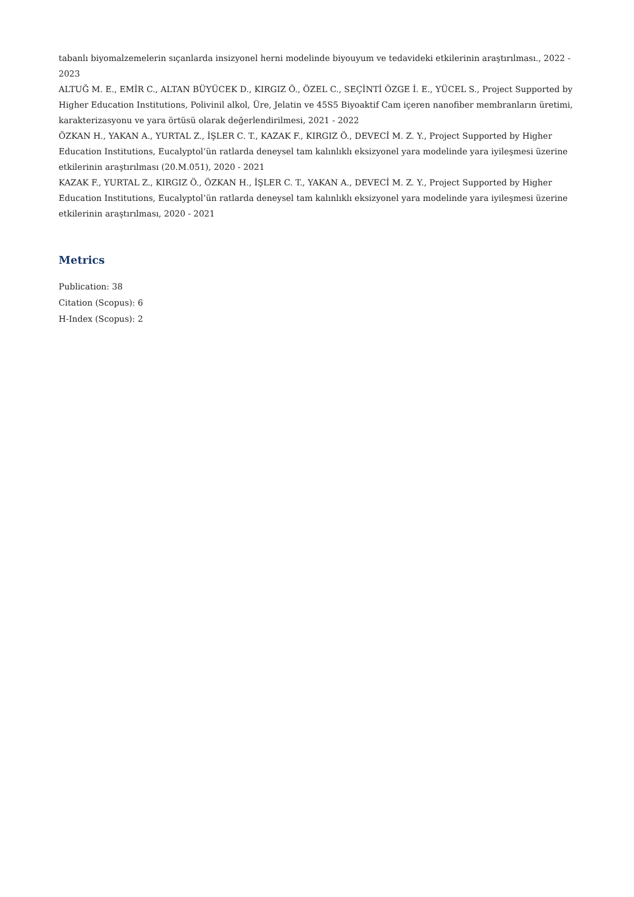tabanlı biyomalzemelerin sıçanlarda insizyonel herni modelinde biyouyum ve tedavideki etkilerinin araştırılması., 2022 - 2023
ALTUĞ M. E., EMİR C., ALTAN BÜYÜCEK D., KIRGIZ Ö., ÖZEL C., SEÇİNTİ ÖZGE İ. E., YÜCEL S., Project Supported by Higher Education Institutions, Polivinil alkol, Üre, Jelatin ve 45S5 Biyoaktif Cam içeren nanofiber membranların üretimi, karakterizasyonu ve yara örtüsü olarak değerlendirilmesi, 2021 - 2022
ÖZKAN H., YAKAN A., YURTAL Z., İŞLER C. T., KAZAK F., KIRGIZ Ö., DEVECİ M. Z. Y., Project Supported by Higher Education Institutions, Eucalyptol’ün ratlarda deneysel tam kalınlıklı eksizyonel yara modelinde yara iyileşmesi üzerine etkilerinin araştırılması (20.M.051), 2020 - 2021
KAZAK F., YURTAL Z., KIRGIZ Ö., ÖZKAN H., İŞLER C. T., YAKAN A., DEVECİ M. Z. Y., Project Supported by Higher Education Institutions, Eucalyptol’ün ratlarda deneysel tam kalınlıklı eksizyonel yara modelinde yara iyileşmesi üzerine etkilerinin araştırılması, 2020 - 2021
Metrics
Publication: 38
Citation (Scopus): 6
H-Index (Scopus): 2